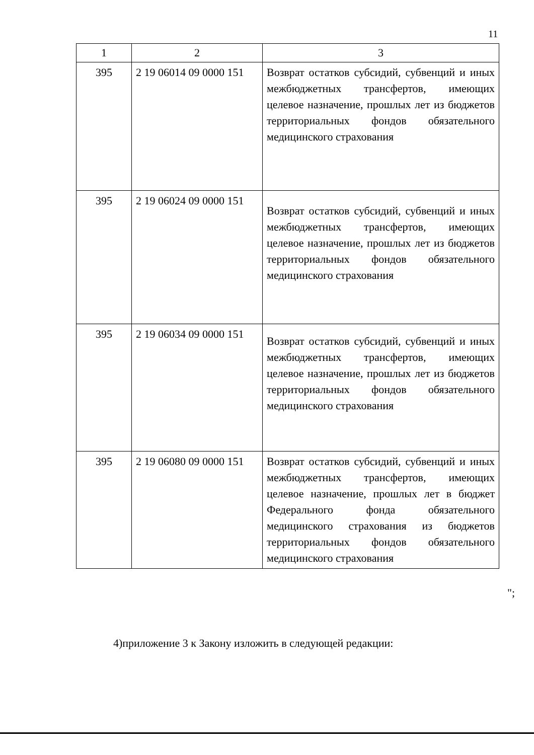11
| 1 | 2 | 3 |
| --- | --- | --- |
| 395 | 2 19 06014 09 0000 151 | Возврат остатков субсидий, субвенций и иных межбюджетных трансфертов, имеющих целевое назначение, прошлых лет из бюджетов территориальных фондов обязательного медицинского страхования |
| 395 | 2 19 06024 09 0000 151 | Возврат остатков субсидий, субвенций и иных межбюджетных трансфертов, имеющих целевое назначение, прошлых лет из бюджетов территориальных фондов обязательного медицинского страхования |
| 395 | 2 19 06034 09 0000 151 | Возврат остатков субсидий, субвенций и иных межбюджетных трансфертов, имеющих целевое назначение, прошлых лет из бюджетов территориальных фондов обязательного медицинского страхования |
| 395 | 2 19 06080 09 0000 151 | Возврат остатков субсидий, субвенций и иных межбюджетных трансфертов, имеющих целевое назначение, прошлых лет в бюджет Федерального фонда обязательного медицинского страхования из бюджетов территориальных фондов обязательного медицинского страхования |
";
4)приложение 3 к Закону изложить в следующей редакции: